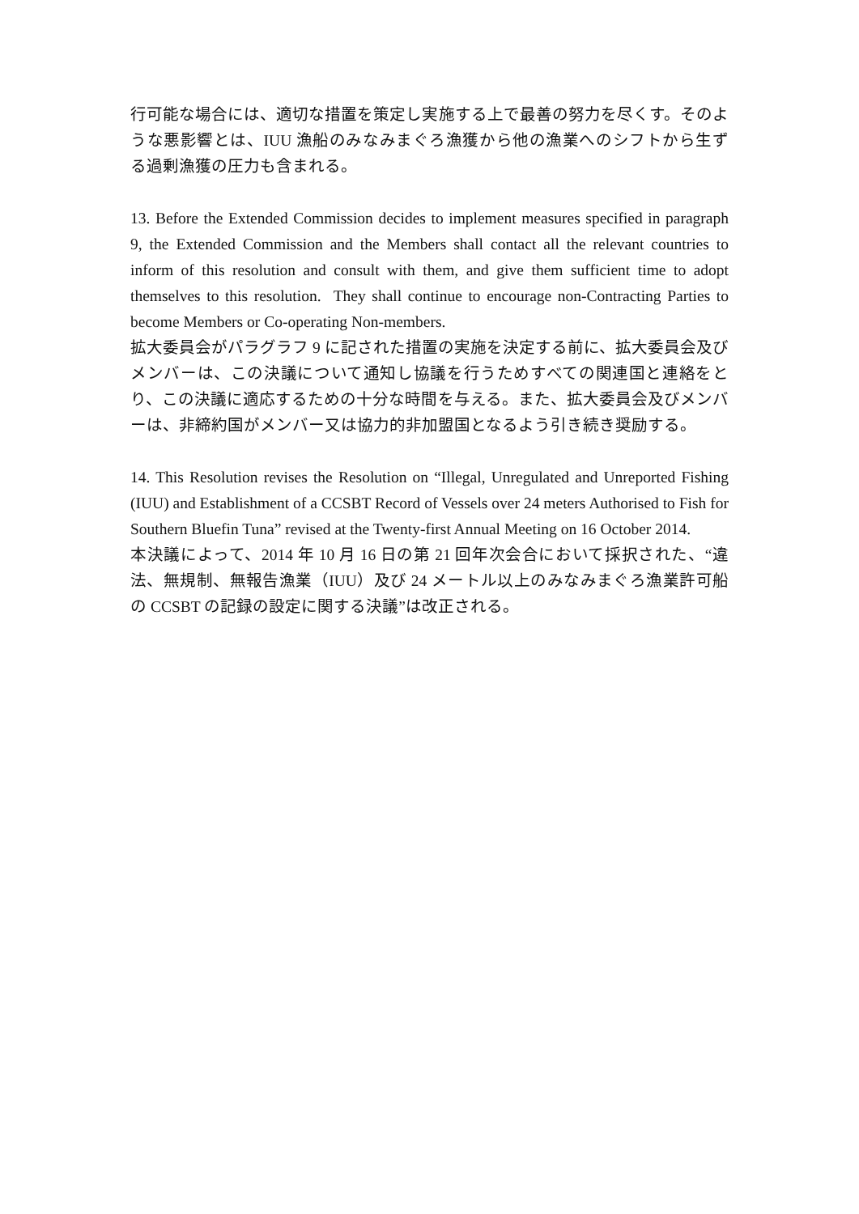行可能な場合には、適切な措置を策定し実施する上で最善の努力を尽くす。そのような悪影響とは、IUU 漁船のみなみまぐろ漁獲から他の漁業へのシフトから生ずる過剰漁獲の圧力も含まれる。
13. Before the Extended Commission decides to implement measures specified in paragraph 9, the Extended Commission and the Members shall contact all the relevant countries to inform of this resolution and consult with them, and give them sufficient time to adopt themselves to this resolution. They shall continue to encourage non-Contracting Parties to become Members or Co-operating Non-members.
拡大委員会がパラグラフ 9 に記された措置の実施を決定する前に、拡大委員会及びメンバーは、この決議について通知し協議を行うためすべての関連国と連絡をとり、この決議に適応するための十分な時間を与える。また、拡大委員会及びメンバーは、非締約国がメンバー又は協力的非加盟国となるよう引き続き奨励する。
14. This Resolution revises the Resolution on “Illegal, Unregulated and Unreported Fishing (IUU) and Establishment of a CCSBT Record of Vessels over 24 meters Authorised to Fish for Southern Bluefin Tuna” revised at the Twenty-first Annual Meeting on 16 October 2014.
本決議によって、2014 年 10 月 16 日の第 21 回年次会合において採択された、“違法、無規制、無報告漁業（IUU）及び 24 メートル以上のみなみまぐろ漁業許可船の CCSBT の記録の設定に関する決議”は改正される。